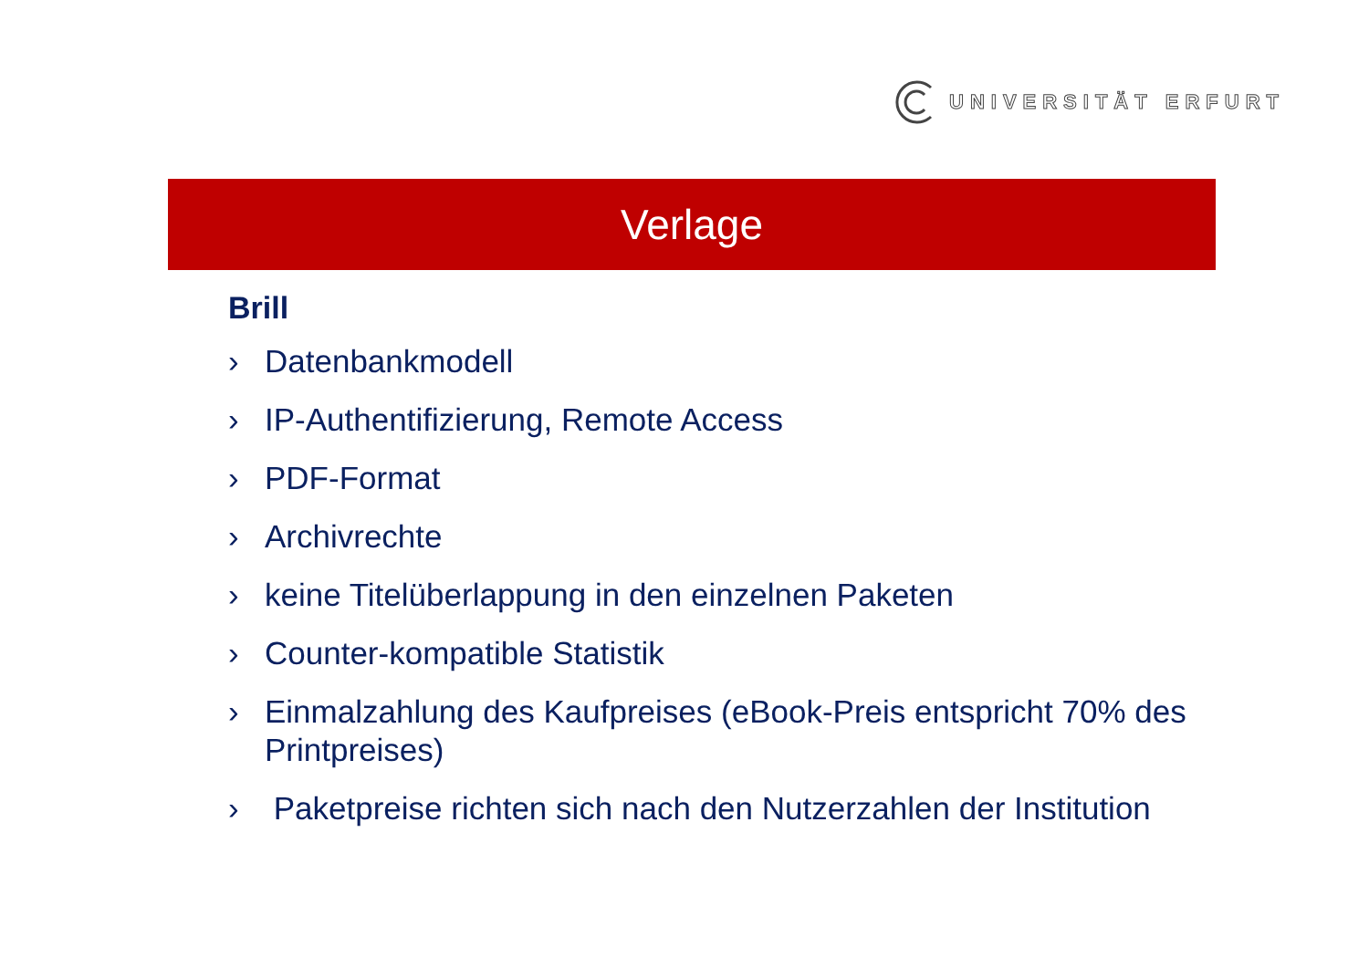UNIVERSITÄT ERFURT
Verlage
Brill
› Datenbankmodell
› IP-Authentifizierung, Remote Access
› PDF-Format
› Archivrechte
› keine Titelüberlappung in den einzelnen Paketen
› Counter-kompatible Statistik
› Einmalzahlung des Kaufpreises (eBook-Preis entspricht 70% des Printpreises)
› Paketpreise richten sich nach den Nutzerzahlen der Institution